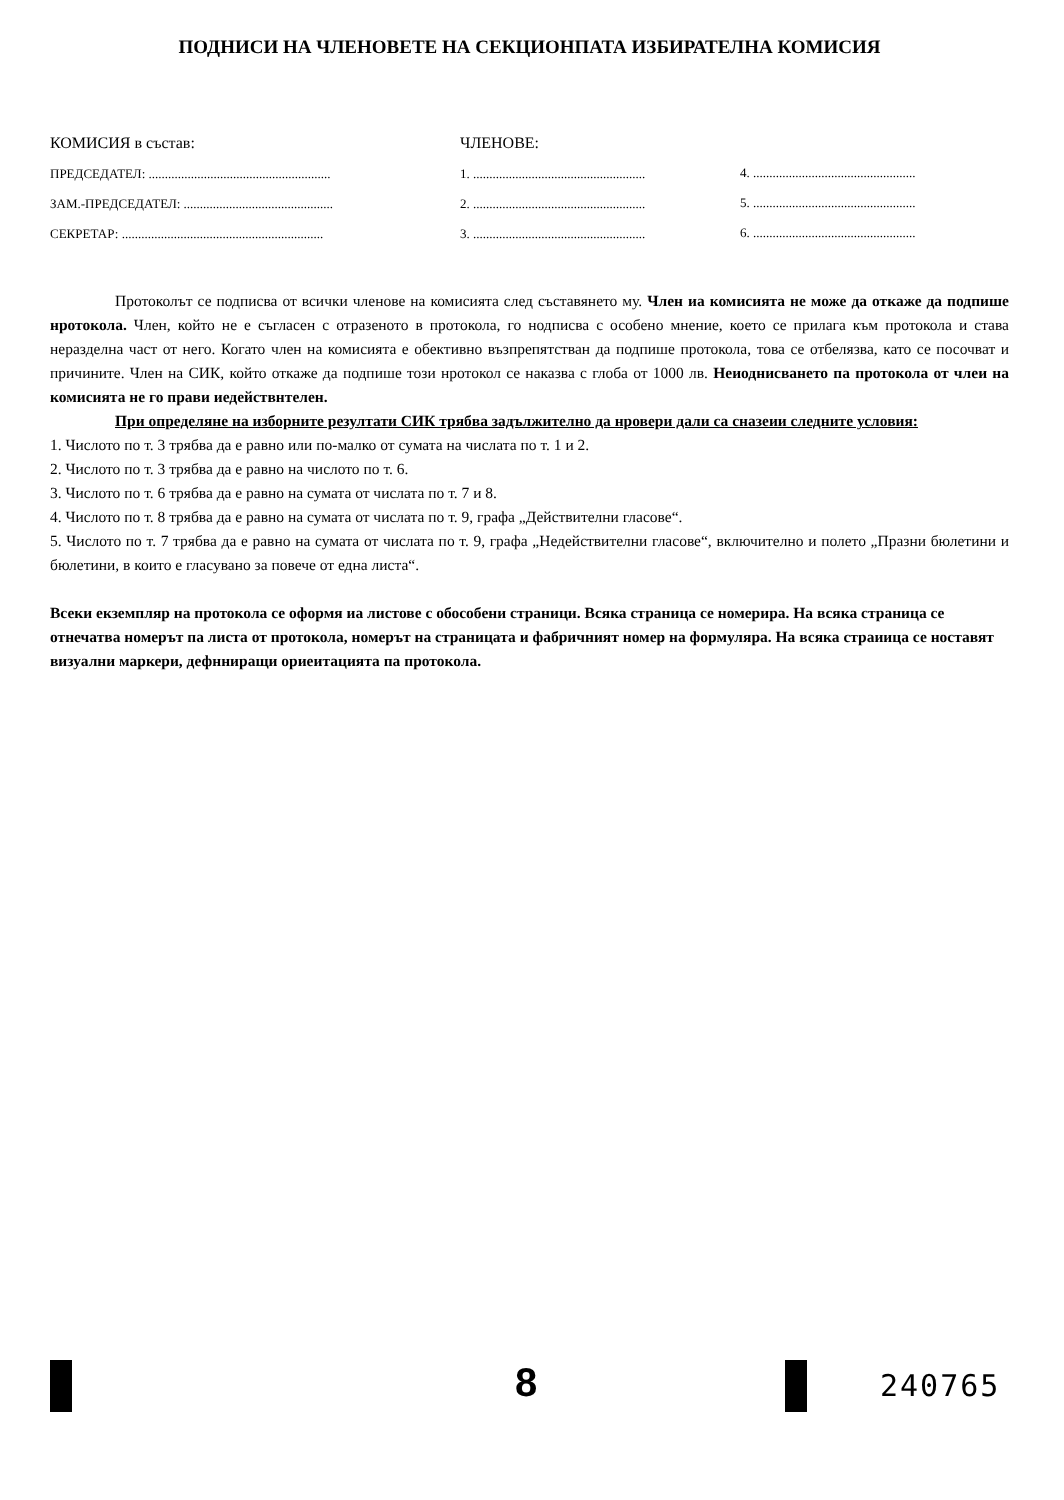ПОДНИСИ НА ЧЛЕНОВЕТЕ НА СЕКЦИОНПАТА ИЗБИРАТЕЛНА КОМИСИЯ
КОМИСИЯ в състав:
ПРЕДСЕДАТЕЛ: ........................................................
ЗАМ.-ПРЕДСЕДАТЕЛ: ..............................................
СЕКРЕТАР: ..............................................................
ЧЛЕНОВЕ:
1. .....................................................
2. .....................................................
3. .....................................................
4. ..................................................
5. ..................................................
6. ..................................................
Протоколът се подписва от всички членове на комисията след съставянето му. Член иа комисията не може да откаже да подпише нротокола. Член, който не е съгласен с отразеното в протокола, го нодписва с особено мнение, което се прилага към протокола и става неразделна част от него. Когато член на комисията е обективно възпрепятстван да подпише протокола, това се отбелязва, като се посочват и причините. Член на СИК, който откаже да подпише този нротокол се наказва с глоба от 1000 лв. Неиоднисването па протокола от члеи на комисията не го прави иедействнтелен.
При определяне на изборните резултати СИК трябва задължително да нровери дали са сназеии следните условия:
1. Числото по т. 3 трябва да е равно или по-малко от сумата на числата по т. 1 и 2.
2. Числото по т. 3 трябва да е равно на числото по т. 6.
3. Числото по т. 6 трябва да е равно на сумата от числата по т. 7 и 8.
4. Числото по т. 8 трябва да е равно на сумата от числата по т. 9, графа „Действителни гласове“.
5. Числото по т. 7 трябва да е равно на сумата от числата по т. 9, графа „Недействителни гласове“, включително и полето „Празни бюлетини и бюлетини, в които е гласувано за повече от една листа“.
Всеки екземпляр на протокола се оформя иа листове с обособени страници. Всяка страница се номерира. На всяка страница се отнечатва номерът па листа от протокола, номерът на страницата и фабричният номер на формуляра. На всяка страиица се ноставят визуални маркери, дефнниращи ориеитацията па протокола.
8 240765